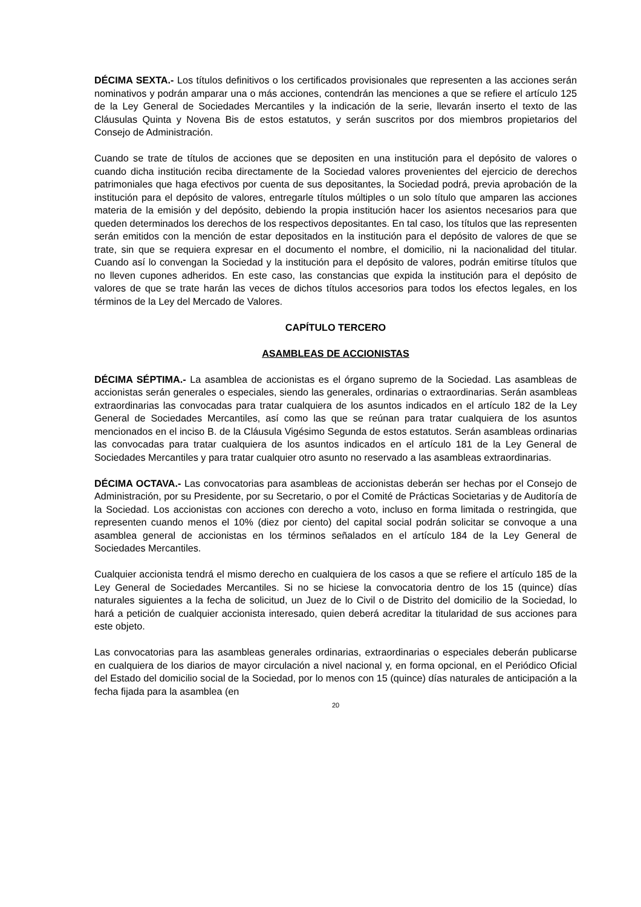DÉCIMA SEXTA.- Los títulos definitivos o los certificados provisionales que representen a las acciones serán nominativos y podrán amparar una o más acciones, contendrán las menciones a que se refiere el artículo 125 de la Ley General de Sociedades Mercantiles y la indicación de la serie, llevarán inserto el texto de las Cláusulas Quinta y Novena Bis de estos estatutos, y serán suscritos por dos miembros propietarios del Consejo de Administración.
Cuando se trate de títulos de acciones que se depositen en una institución para el depósito de valores o cuando dicha institución reciba directamente de la Sociedad valores provenientes del ejercicio de derechos patrimoniales que haga efectivos por cuenta de sus depositantes, la Sociedad podrá, previa aprobación de la institución para el depósito de valores, entregarle títulos múltiples o un solo título que amparen las acciones materia de la emisión y del depósito, debiendo la propia institución hacer los asientos necesarios para que queden determinados los derechos de los respectivos depositantes. En tal caso, los títulos que las representen serán emitidos con la mención de estar depositados en la institución para el depósito de valores de que se trate, sin que se requiera expresar en el documento el nombre, el domicilio, ni la nacionalidad del titular. Cuando así lo convengan la Sociedad y la institución para el depósito de valores, podrán emitirse títulos que no lleven cupones adheridos. En este caso, las constancias que expida la institución para el depósito de valores de que se trate harán las veces de dichos títulos accesorios para todos los efectos legales, en los términos de la Ley del Mercado de Valores.
CAPÍTULO TERCERO
ASAMBLEAS DE ACCIONISTAS
DÉCIMA SÉPTIMA.- La asamblea de accionistas es el órgano supremo de la Sociedad. Las asambleas de accionistas serán generales o especiales, siendo las generales, ordinarias o extraordinarias. Serán asambleas extraordinarias las convocadas para tratar cualquiera de los asuntos indicados en el artículo 182 de la Ley General de Sociedades Mercantiles, así como las que se reúnan para tratar cualquiera de los asuntos mencionados en el inciso B. de la Cláusula Vigésimo Segunda de estos estatutos. Serán asambleas ordinarias las convocadas para tratar cualquiera de los asuntos indicados en el artículo 181 de la Ley General de Sociedades Mercantiles y para tratar cualquier otro asunto no reservado a las asambleas extraordinarias.
DÉCIMA OCTAVA.- Las convocatorias para asambleas de accionistas deberán ser hechas por el Consejo de Administración, por su Presidente, por su Secretario, o por el Comité de Prácticas Societarias y de Auditoría de la Sociedad. Los accionistas con acciones con derecho a voto, incluso en forma limitada o restringida, que representen cuando menos el 10% (diez por ciento) del capital social podrán solicitar se convoque a una asamblea general de accionistas en los términos señalados en el artículo 184 de la Ley General de Sociedades Mercantiles.
Cualquier accionista tendrá el mismo derecho en cualquiera de los casos a que se refiere el artículo 185 de la Ley General de Sociedades Mercantiles. Si no se hiciese la convocatoria dentro de los 15 (quince) días naturales siguientes a la fecha de solicitud, un Juez de lo Civil o de Distrito del domicilio de la Sociedad, lo hará a petición de cualquier accionista interesado, quien deberá acreditar la titularidad de sus acciones para este objeto.
Las convocatorias para las asambleas generales ordinarias, extraordinarias o especiales deberán publicarse en cualquiera de los diarios de mayor circulación a nivel nacional y, en forma opcional, en el Periódico Oficial del Estado del domicilio social de la Sociedad, por lo menos con 15 (quince) días naturales de anticipación a la fecha fijada para la asamblea (en
20